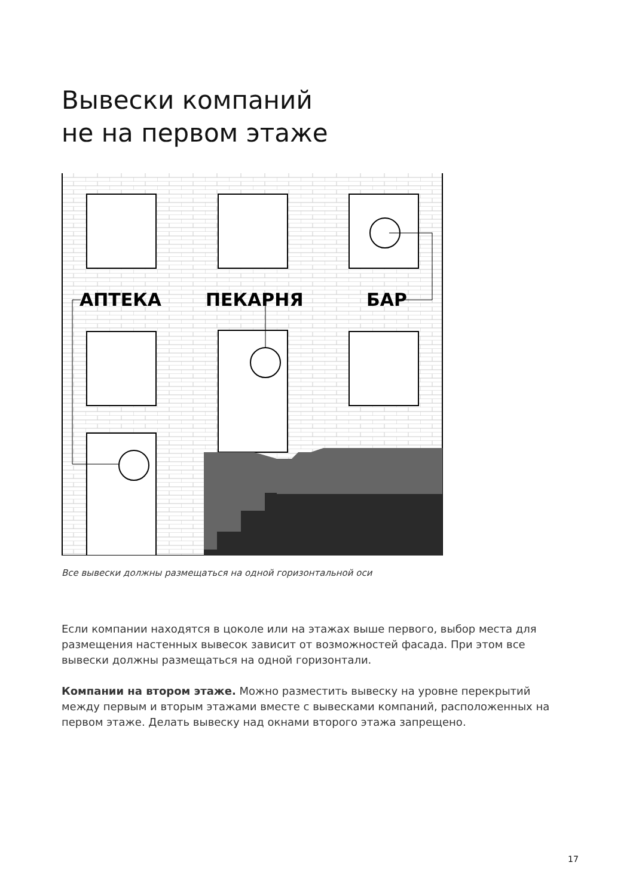Вывески компаний
не на первом этаже
АПТЕКА
ПЕКАРНЯ
БАР
Все вывески должны размещаться на одной горизонтальной оси
Если компании находятся в цоколе или на этажах выше первого, выбор места для размещения настенных вывесок зависит от возможностей фасада. При этом все вывески должны размещаться на одной горизонтали.
Компании на втором этаже. Можно разместить вывеску на уровне перекрытий между первым и вторым этажами вместе с вывесками компаний, расположенных на первом этаже. Делать вывеску над окнами второго этажа запрещено.
17